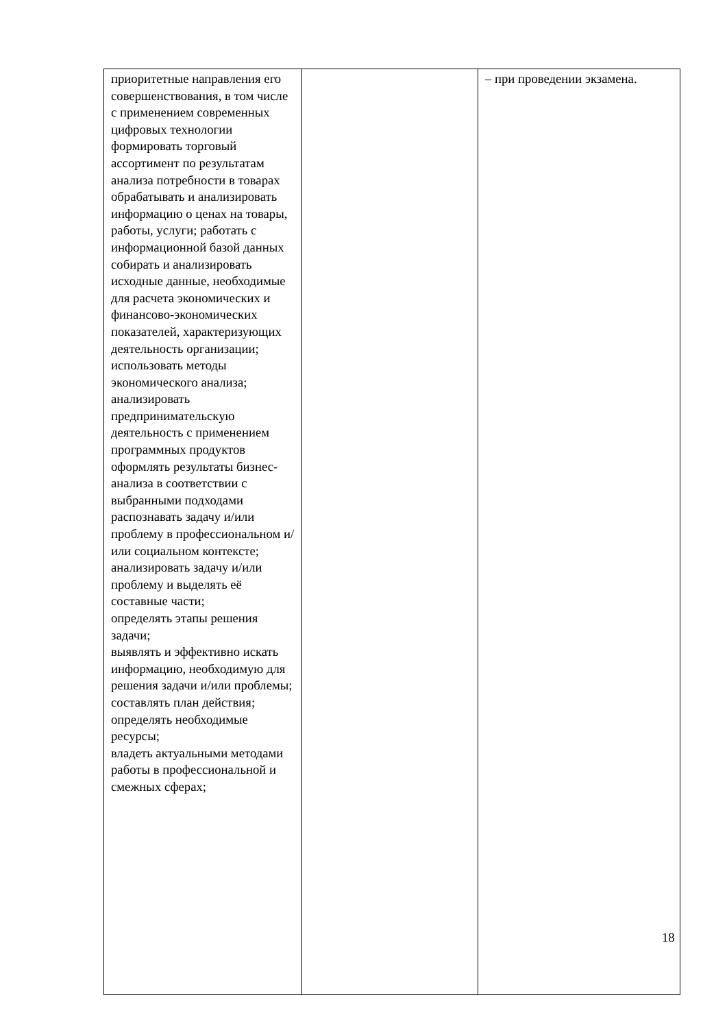| приоритетные направления его совершенствования, в том числе с применением современных цифровых технологии формировать торговый ассортимент по результатам анализа потребности в товарах обрабатывать и анализировать информацию о ценах на товары, работы, услуги; работать с информационной базой данных собирать и анализировать исходные данные, необходимые для расчета экономических и финансово-экономических показателей, характеризующих деятельность организации; использовать методы экономического анализа; анализировать предпринимательскую деятельность с применением программных продуктов оформлять результаты бизнес-анализа в соответствии с выбранными подходами распознавать задачу и/или проблему в профессиональном и/или социальном контексте; анализировать задачу и/или проблему и выделять её составные части; определять этапы решения задачи; выявлять и эффективно искать информацию, необходимую для решения задачи и/или проблемы; составлять план действия; определять необходимые ресурсы; владеть актуальными методами работы в профессиональной и смежных сферах; | | – при проведении экзамена. |
18